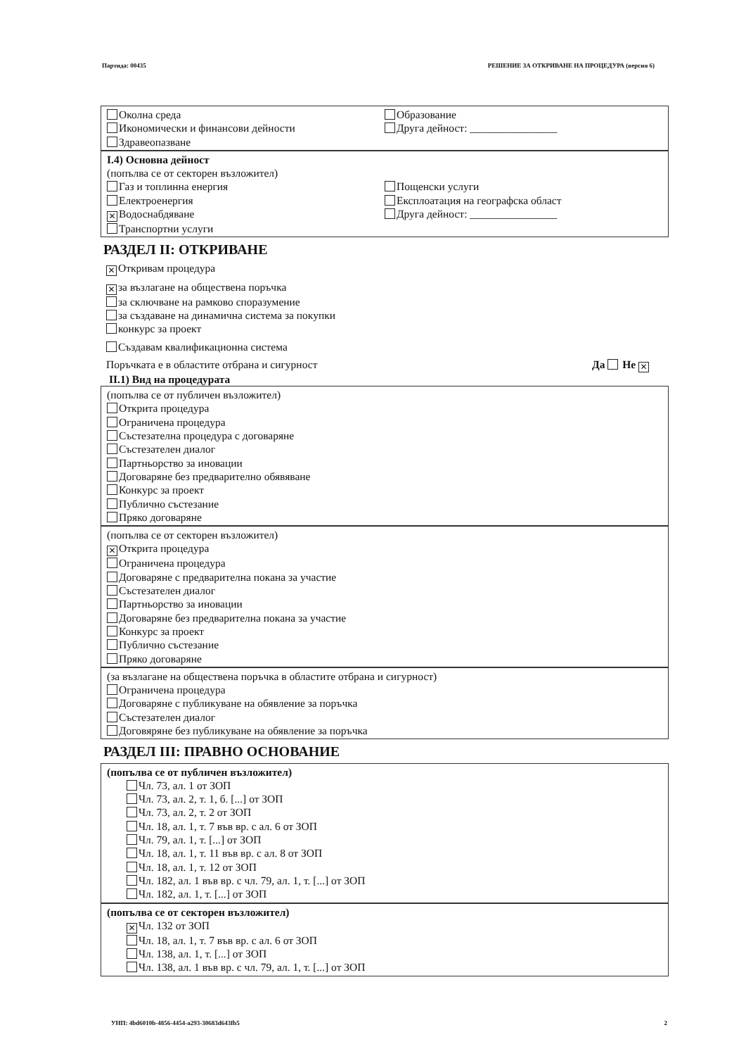Партида: 00435 РЕШЕНИЕ ЗА ОТКРИВАНЕ НА ПРОЦЕДУРА (версия 6)
Околна среда
Икономически и финансови дейности
Здравеопазване
Образование
Друга дейност: ________________
I.4) Основна дейност
(попълва се от секторен възложител)
Газ и топлинна енергия
Електроенергия
✕ Водоснабдяване
Транспортни услуги
Пощенски услуги
Експлоатация на географска област
Друга дейност: ________________
РАЗДЕЛ II: ОТКРИВАНЕ
✕ Откривам процедура
✕ за възлагане на обществена поръчка
за сключване на рамково споразумение
за създаване на динамична система за покупки
конкурс за проект
Създавам квалификационна система
Поръчката е в областите отбрана и сигурност Да Не ✕
II.1) Вид на процедурата
(попълва се от публичен възложител)
Открита процедура
Ограничена процедура
Състезателна процедура с договаряне
Състезателен диалог
Партньорство за иновации
Договаряне без предварително обявяване
Конкурс за проект
Публично състезание
Пряко договаряне
(попълва се от секторен възложител)
✕ Открита процедура
Ограничена процедура
Договаряне с предварителна покана за участие
Състезателен диалог
Партньорство за иновации
Договаряне без предварителна покана за участие
Конкурс за проект
Публично състезание
Пряко договаряне
(за възлагане на обществена поръчка в областите отбрана и сигурност)
Ограничена процедура
Договаряне с публикуване на обявление за поръчка
Състезателен диалог
Договяряне без публикуване на обявление за поръчка
РАЗДЕЛ III: ПРАВНО ОСНОВАНИЕ
(попълва се от публичен възложител)
Чл. 73, ал. 1 от ЗОП
Чл. 73, ал. 2, т. 1, б. [...] от ЗОП
Чл. 73, ал. 2, т. 2 от ЗОП
Чл. 18, ал. 1, т. 7 във вр. с ал. 6 от ЗОП
Чл. 79, ал. 1, т. [...] от ЗОП
Чл. 18, ал. 1, т. 11 във вр. с ал. 8 от ЗОП
Чл. 18, ал. 1, т. 12 от ЗОП
Чл. 182, ал. 1 във вр. с чл. 79, ал. 1, т. [...] от ЗОП
Чл. 182, ал. 1, т. [...] от ЗОП
(попълва се от секторен възложител)
✕ Чл. 132 от ЗОП
Чл. 18, ал. 1, т. 7 във вр. с ал. 6 от ЗОП
Чл. 138, ал. 1, т. [...] от ЗОП
Чл. 138, ал. 1 във вр. с чл. 79, ал. 1, т. [...] от ЗОП
УНП: 4bd6010b-4856-4454-a293-30683d643fb5 2